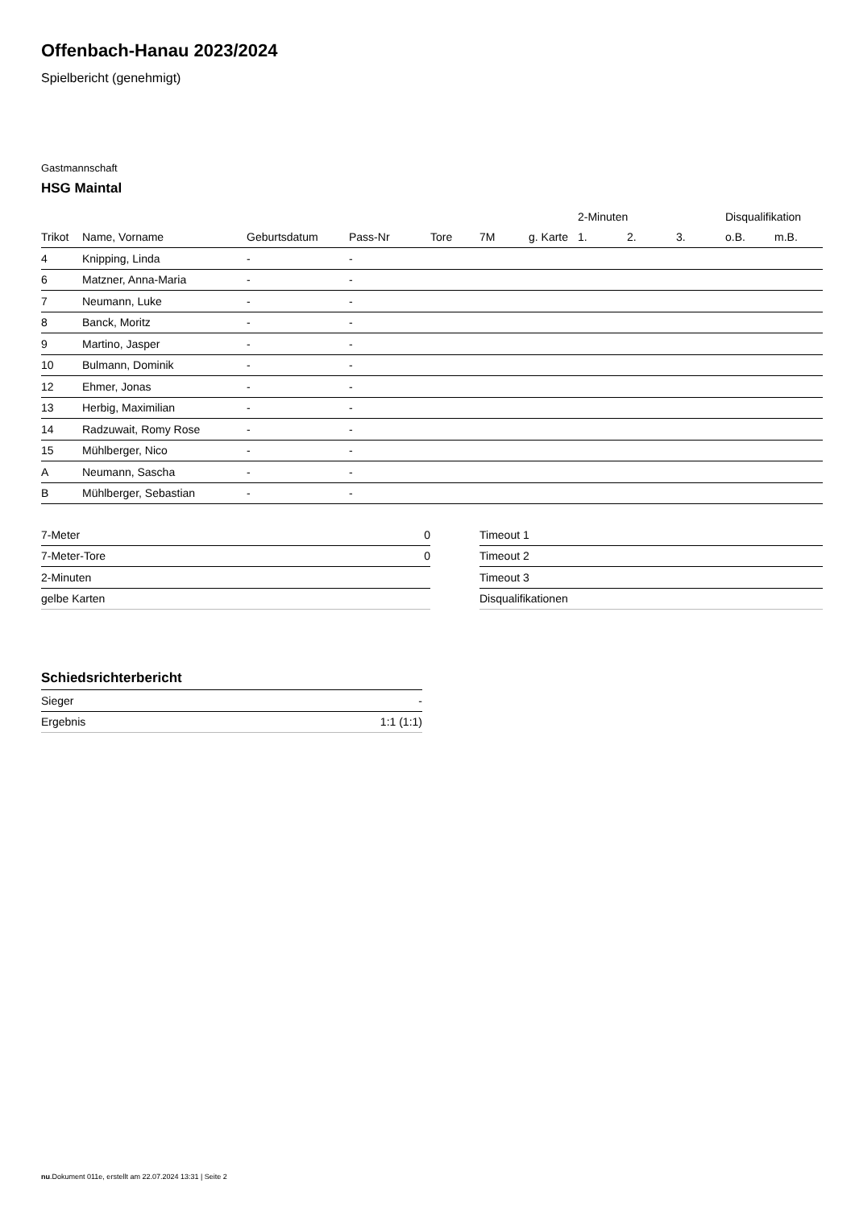Offenbach-Hanau 2023/2024
Spielbericht (genehmigt)
Gastmannschaft
HSG Maintal
| | | | | | | | 2-Minuten | | | Disqualifikation | |
| --- | --- | --- | --- | --- | --- | --- | --- | --- | --- | --- | --- |
| Trikot | Name, Vorname | Geburtsdatum | Pass-Nr | Tore | 7M | g. Karte | 1. | 2. | 3. | o.B. | m.B. |
| 4 | Knipping, Linda | - | - | | | | | | | | |
| 6 | Matzner, Anna-Maria | - | - | | | | | | | | |
| 7 | Neumann, Luke | - | - | | | | | | | | |
| 8 | Banck, Moritz | - | - | | | | | | | | |
| 9 | Martino, Jasper | - | - | | | | | | | | |
| 10 | Bulmann, Dominik | - | - | | | | | | | | |
| 12 | Ehmer, Jonas | - | - | | | | | | | | |
| 13 | Herbig, Maximilian | - | - | | | | | | | | |
| 14 | Radzuwait, Romy Rose | - | - | | | | | | | | |
| 15 | Mühlberger, Nico | - | - | | | | | | | | |
| A | Neumann, Sascha | - | - | | | | | | | | |
| B | Mühlberger, Sebastian | - | - | | | | | | | | |
| 7-Meter | 0 |
| 7-Meter-Tore | 0 |
| 2-Minuten | |
| gelbe Karten | |
| Timeout 1 |
| Timeout 2 |
| Timeout 3 |
| Disqualifikationen |
Schiedsrichterbericht
| Sieger | - |
| Ergebnis | 1:1 (1:1) |
nu.Dokument 011e, erstellt am 22.07.2024 13:31 | Seite 2